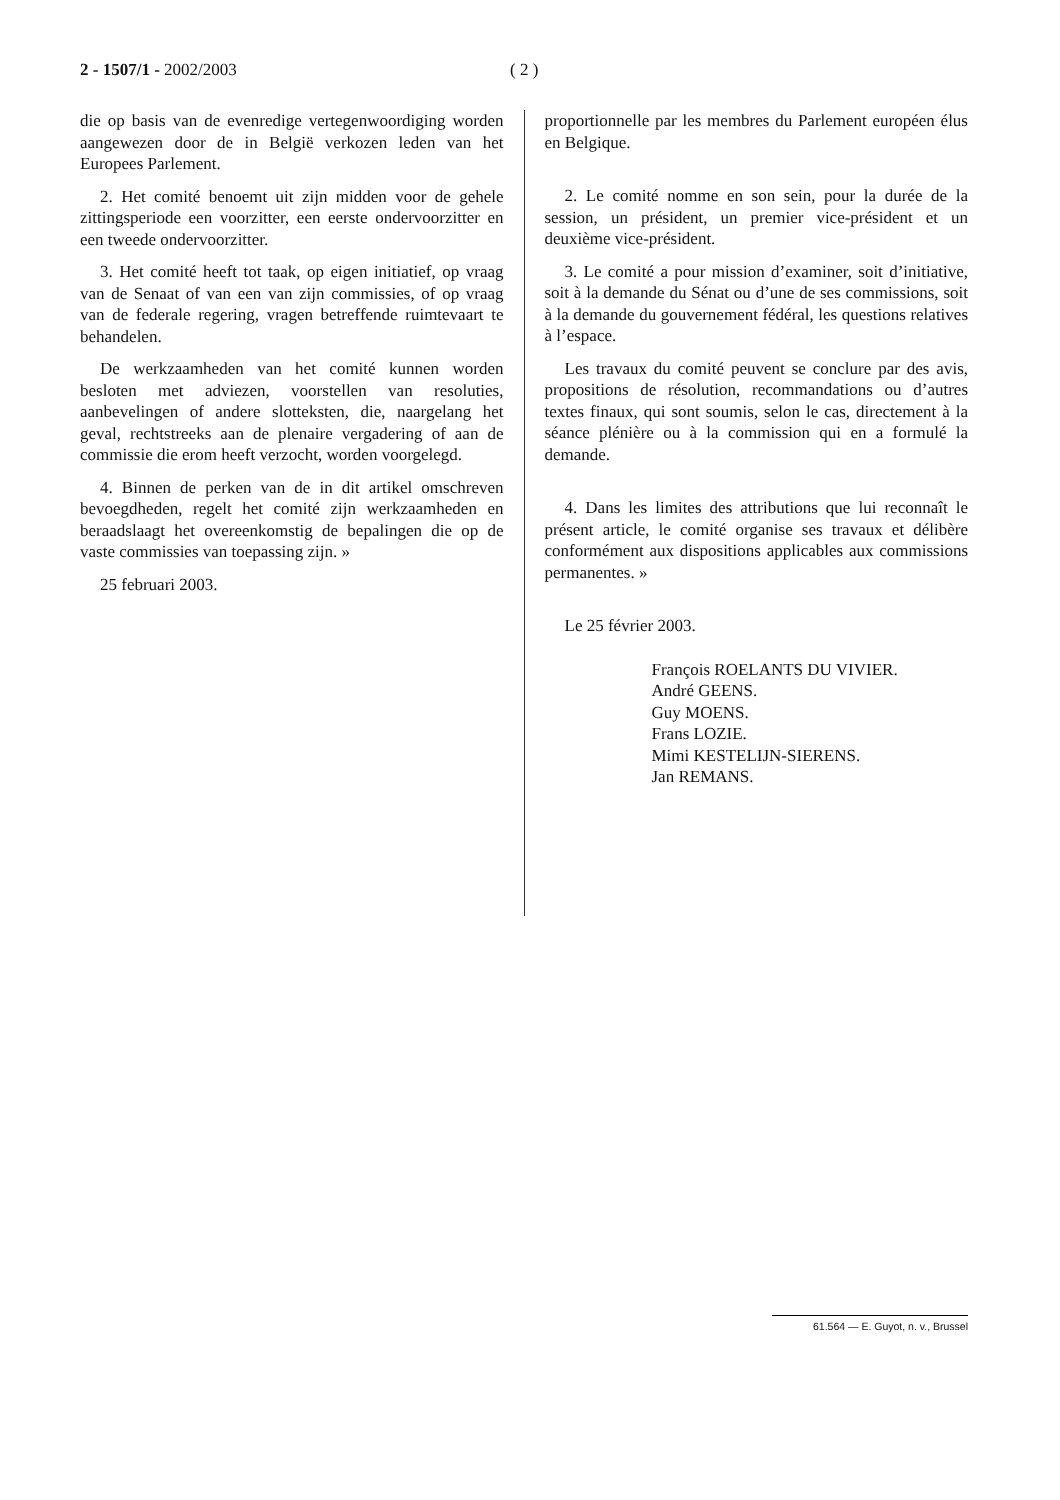2 - 1507/1 - 2002/2003 ( 2 )
die op basis van de evenredige vertegenwoordiging worden aangewezen door de in België verkozen leden van het Europees Parlement.
2. Het comité benoemt uit zijn midden voor de gehele zittingsperiode een voorzitter, een eerste ondervoorzitter en een tweede ondervoorzitter.
3. Het comité heeft tot taak, op eigen initiatief, op vraag van de Senaat of van een van zijn commissies, of op vraag van de federale regering, vragen betreffende ruimtevaart te behandelen.
De werkzaamheden van het comité kunnen worden besloten met adviezen, voorstellen van resoluties, aanbevelingen of andere slotteksten, die, naargelang het geval, rechtstreeks aan de plenaire vergadering of aan de commissie die erom heeft verzocht, worden voorgelegd.
4. Binnen de perken van de in dit artikel omschreven bevoegdheden, regelt het comité zijn werkzaamheden en beraadslaagt het overeenkomstig de bepalingen die op de vaste commissies van toepassing zijn. »
25 februari 2003.
proportionnelle par les membres du Parlement européen élus en Belgique.
2. Le comité nomme en son sein, pour la durée de la session, un président, un premier vice-président et un deuxième vice-président.
3. Le comité a pour mission d’examiner, soit d’initiative, soit à la demande du Sénat ou d’une de ses commissions, soit à la demande du gouvernement fédéral, les questions relatives à l’espace.
Les travaux du comité peuvent se conclure par des avis, propositions de résolution, recommandations ou d’autres textes finaux, qui sont soumis, selon le cas, directement à la séance plénière ou à la commission qui en a formulé la demande.
4. Dans les limites des attributions que lui reconnaît le présent article, le comité organise ses travaux et délibère conformément aux dispositions applicables aux commissions permanentes. »
Le 25 février 2003.
François ROELANTS DU VIVIER.
André GEENS.
Guy MOENS.
Frans LOZIE.
Mimi KESTELIJN-SIERENS.
Jan REMANS.
61.564 — E. Guyot, n. v., Brussel